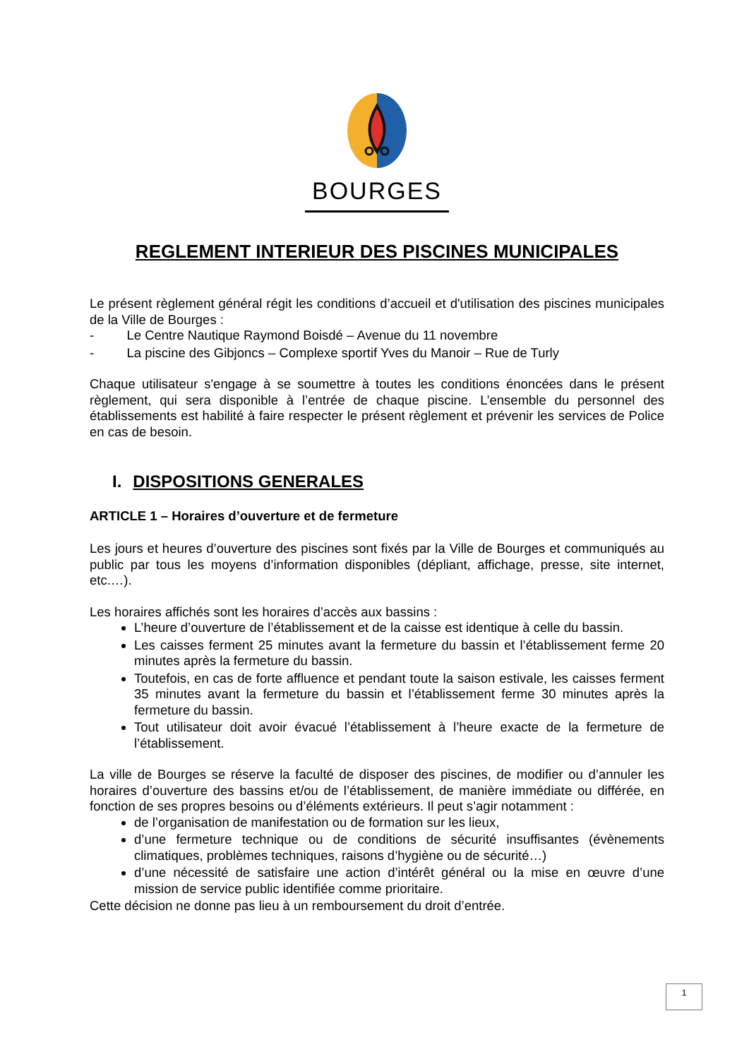BOURGES
REGLEMENT INTERIEUR DES PISCINES MUNICIPALES
Le présent règlement général régit les conditions d’accueil et d'utilisation des piscines municipales de la Ville de Bourges :
- Le Centre Nautique Raymond Boisdé – Avenue du 11 novembre
- La piscine des Gibjoncs – Complexe sportif Yves du Manoir – Rue de Turly
Chaque utilisateur s'engage à se soumettre à toutes les conditions énoncées dans le présent règlement, qui sera disponible à l’entrée de chaque piscine. L’ensemble du personnel des établissements est habilité à faire respecter le présent règlement et prévenir les services de Police en cas de besoin.
I. DISPOSITIONS GENERALES
ARTICLE 1 – Horaires d’ouverture et de fermeture
Les jours et heures d’ouverture des piscines sont fixés par la Ville de Bourges et communiqués au public par tous les moyens d’information disponibles (dépliant, affichage, presse, site internet, etc.…).
Les horaires affichés sont les horaires d’accès aux bassins :
L’heure d’ouverture de l’établissement et de la caisse est identique à celle du bassin.
Les caisses ferment 25 minutes avant la fermeture du bassin et l’établissement ferme 20 minutes après la fermeture du bassin.
Toutefois, en cas de forte affluence et pendant toute la saison estivale, les caisses ferment 35 minutes avant la fermeture du bassin et l’établissement ferme 30 minutes après la fermeture du bassin.
Tout utilisateur doit avoir évacué l’établissement à l’heure exacte de la fermeture de l’établissement.
La ville de Bourges se réserve la faculté de disposer des piscines, de modifier ou d’annuler les horaires d’ouverture des bassins et/ou de l’établissement, de manière immédiate ou différée, en fonction de ses propres besoins ou d’éléments extérieurs. Il peut s’agir notamment :
de l’organisation de manifestation ou de formation sur les lieux,
d’une fermeture technique ou de conditions de sécurité insuffisantes (évènements climatiques, problèmes techniques, raisons d’hygiène ou de sécurité…)
d’une nécessité de satisfaire une action d’intérêt général ou la mise en œuvre d’une mission de service public identifiée comme prioritaire.
Cette décision ne donne pas lieu à un remboursement du droit d’entrée.
1